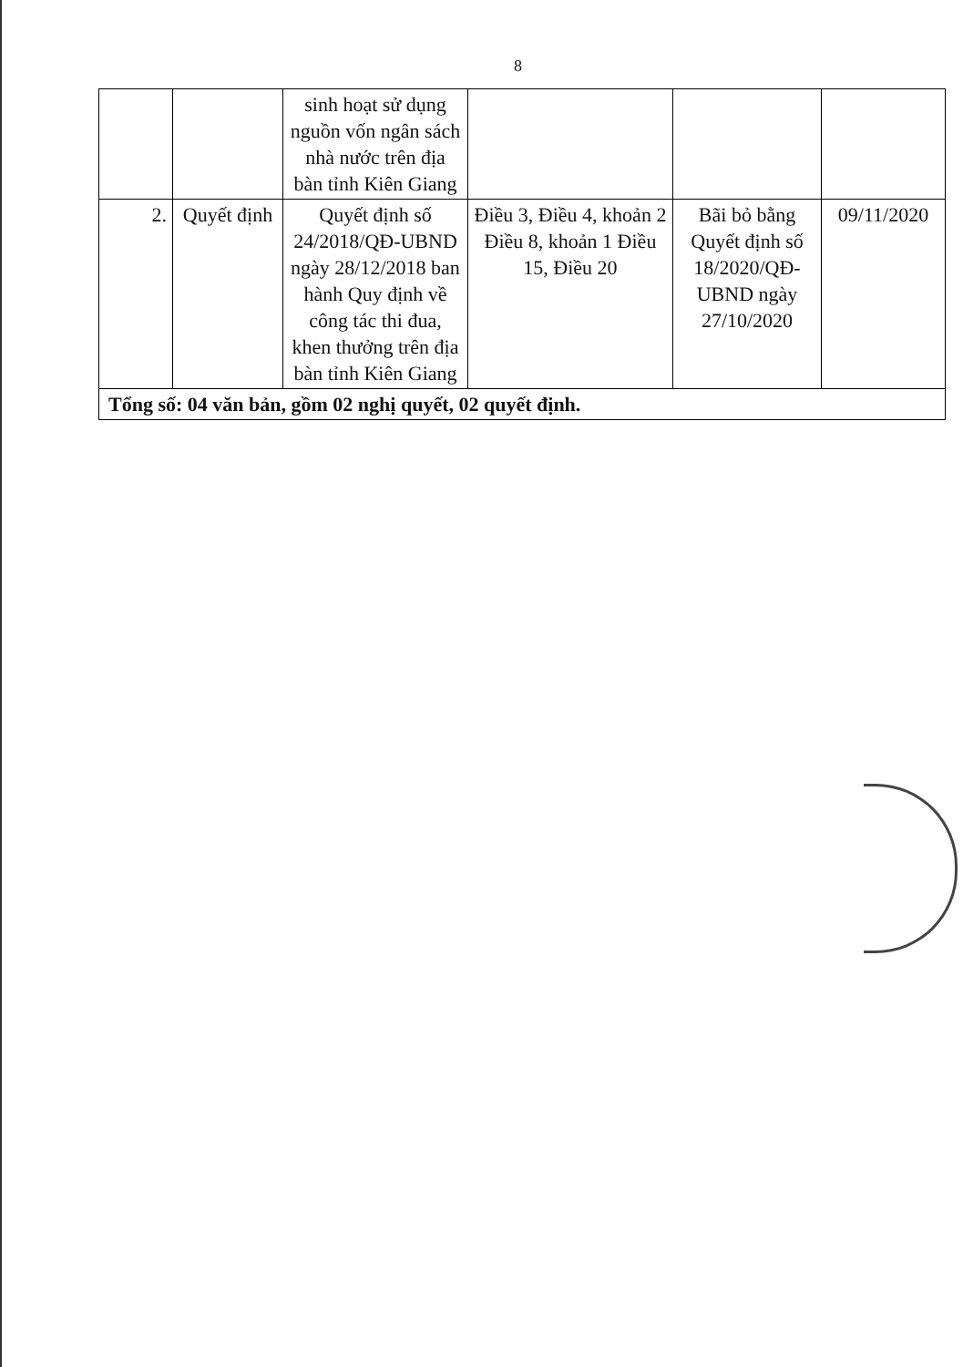8
| | | sinh hoạt sử dụng nguồn vốn ngân sách nhà nước trên địa bàn tỉnh Kiên Giang | | | |
| 2. | Quyết định | Quyết định số 24/2018/QĐ-UBND ngày 28/12/2018 ban hành Quy định về công tác thi đua, khen thưởng trên địa bàn tỉnh Kiên Giang | Điều 3, Điều 4, khoản 2 Điều 8, khoản 1 Điều 15, Điều 20 | Bãi bỏ bằng Quyết định số 18/2020/QĐ-UBND ngày 27/10/2020 | 09/11/2020 |
| Tổng số: 04 văn bản, gồm 02 nghị quyết, 02 quyết định. | | | | | |